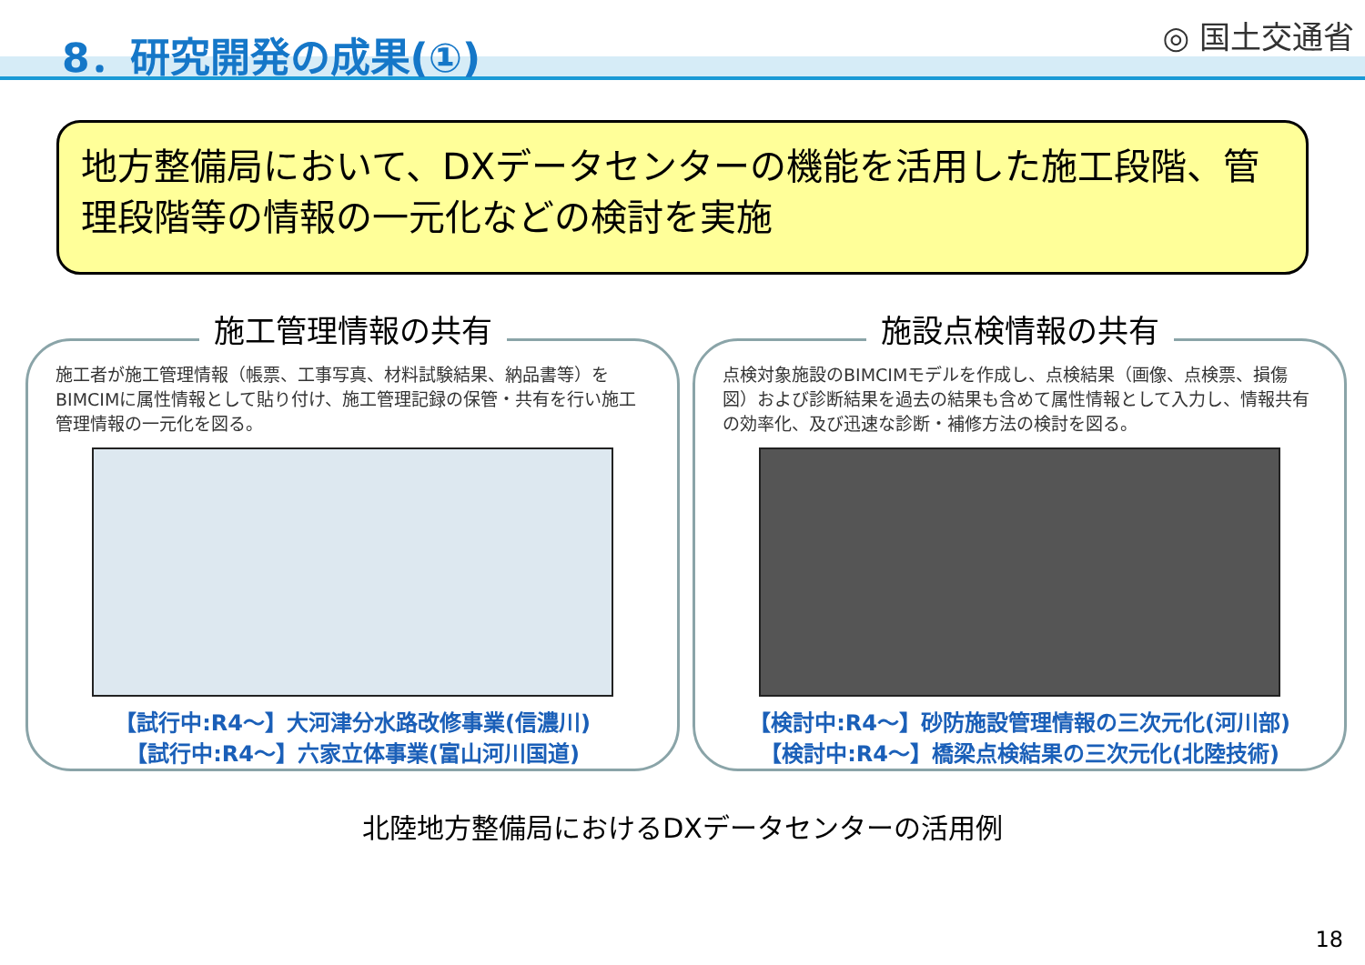8．研究開発の成果(①) ◎ 国土交通省
地方整備局において、DXデータセンターの機能を活用した施工段階、管理段階等の情報の一元化などの検討を実施
施工管理情報の共有
施工者が施工管理情報（帳票、工事写真、材料試験結果、納品書等）をBIMCIMに属性情報として貼り付け、施工管理記録の保管・共有を行い施工管理情報の一元化を図る。
【試行中:R4～】大河津分水路改修事業(信濃川)
【試行中:R4～】六家立体事業(富山河川国道)
施設点検情報の共有
点検対象施設のBIMCIMモデルを作成し、点検結果（画像、点検票、損傷図）および診断結果を過去の結果も含めて属性情報として入力し、情報共有の効率化、及び迅速な診断・補修方法の検討を図る。
【検討中:R4～】砂防施設管理情報の三次元化(河川部)
【検討中:R4～】橋梁点検結果の三次元化(北陸技術)
北陸地方整備局におけるDXデータセンターの活用例
18